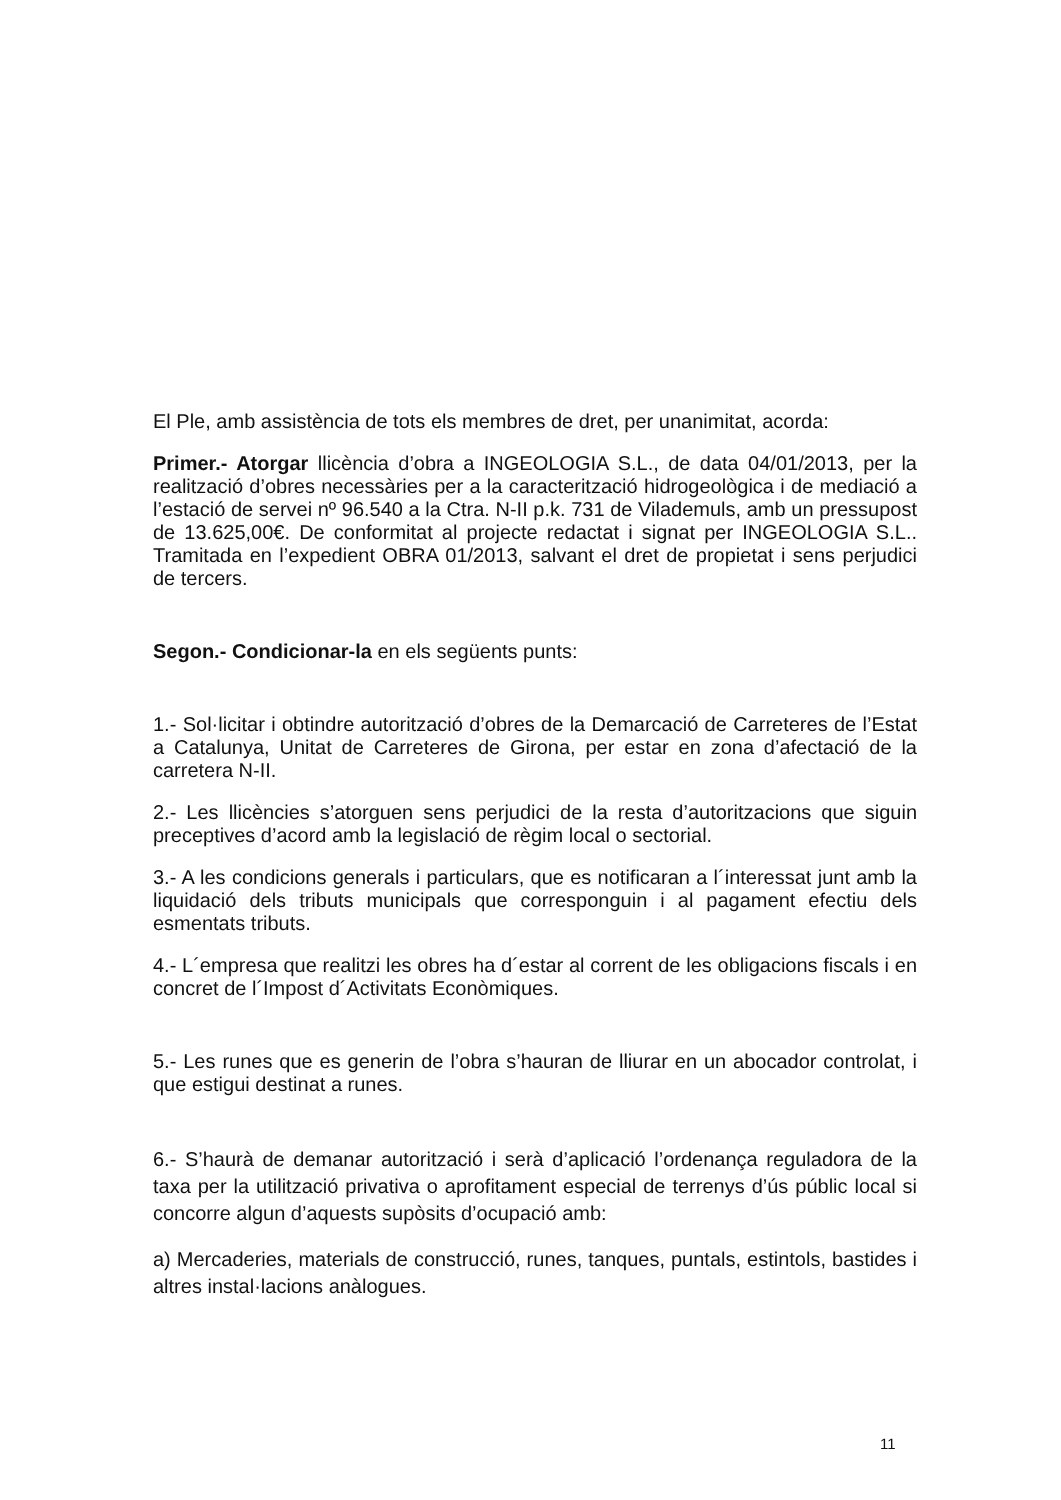El Ple, amb assistència de tots els membres de dret, per unanimitat, acorda:
Primer.- Atorgar llicència d’obra a INGEOLOGIA S.L., de data 04/01/2013, per la realització d’obres necessàries per a la caracterització hidrogeològica i de mediació a l’estació de servei nº 96.540 a la Ctra. N-II p.k. 731 de Vilademuls, amb un pressupost de 13.625,00€. De conformitat al projecte redactat i signat per INGEOLOGIA S.L.. Tramitada en l’expedient OBRA 01/2013, salvant el dret de propietat i sens perjudici de tercers.
Segon.- Condicionar-la en els següents punts:
1.- Sol·licitar i obtindre autorització d’obres de la Demarcació de Carreteres de l’Estat a Catalunya, Unitat de Carreteres de Girona, per estar en zona d’afectació de la carretera N-II.
2.- Les llicències s’atorguen sens perjudici de la resta d’autoritzacions que siguin preceptives d’acord amb la legislació de règim local o sectorial.
3.- A les condicions generals i particulars, que es notificaran a l´interessat junt amb la liquidació dels tributs municipals que corresponguin i al pagament efectiu dels esmentats tributs.
4.- L´empresa que realitzi les obres ha d´estar al corrent de les obligacions fiscals i en concret de l´Impost d´Activitats Econòmiques.
5.- Les runes que es generin de l’obra s’hauran de lliurar en un abocador controlat, i que estigui destinat a runes.
6.- S’haurà de demanar autorització i serà d’aplicació l’ordenança reguladora de la taxa per la utilització privativa o aprofitament especial de terrenys d’ús públic local si concorre algun d’aquests supòsits d’ocupació amb:
a) Mercaderies, materials de construcció, runes, tanques, puntals, estintols, bastides i altres instal·lacions anàlogues.
11